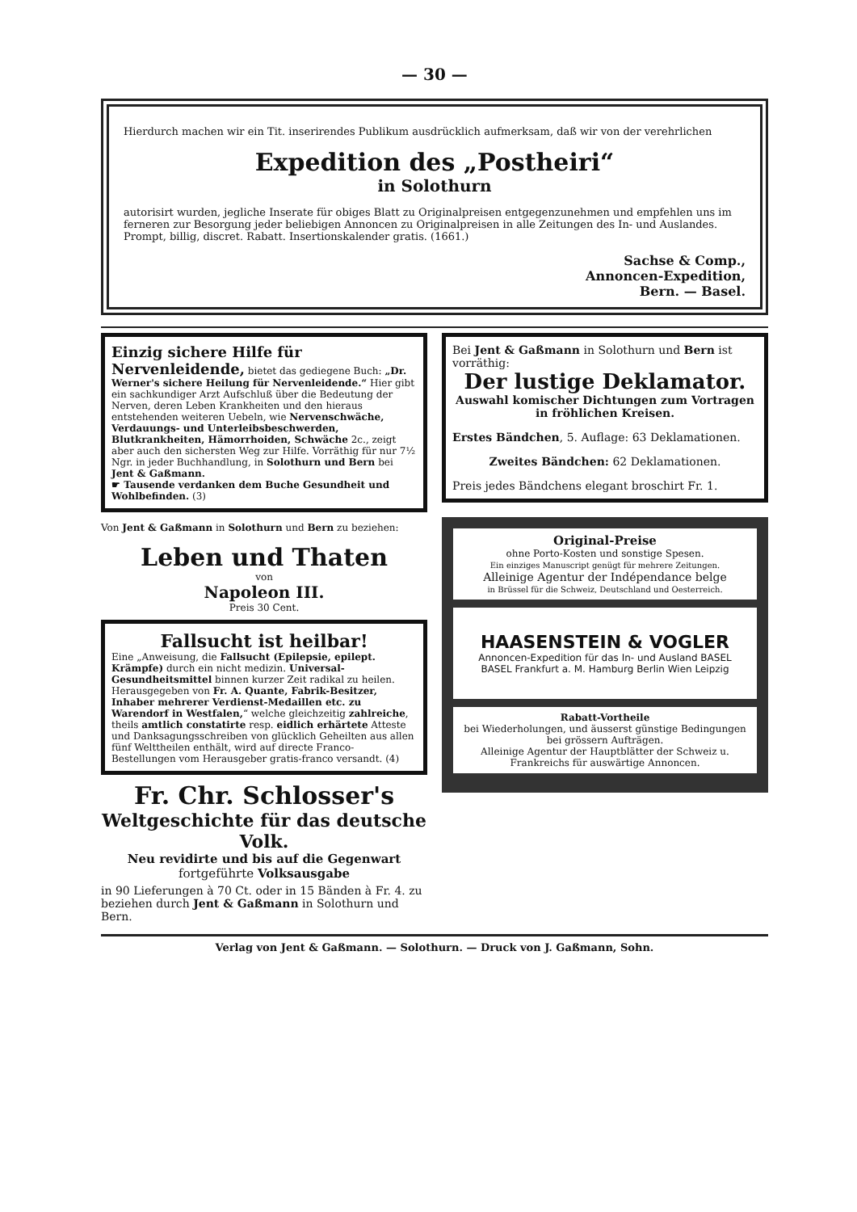— 30 —
Hierdurch machen wir ein Tit. inserirendes Publikum ausdrücklich aufmerksam, daß wir von der verehrlichen
Expedition des „Postheiri“
in Solothurn
autorisirt wurden, jegliche Inserate für obiges Blatt zu Originalpreisen entgegenzunehmen und empfehlen uns im ferneren zur Besorgung jeder beliebigen Annoncen zu Originalpreisen in alle Zeitungen des In- und Auslandes. Prompt, billig, discret. Rabatt. Insertionskalender gratis. (1661.)
Sachse & Comp.,
Annoncen-Expedition,
Bern. — Basel.
Einzig sichere Hilfe für Nervenleidende, bietet das gediegene Buch: „Dr. Werner's sichere Heilung für Nervenleidende.“ Hier gibt ein sachkundiger Arzt Aufschluß über die Bedeutung der Nerven, deren Leben Krankheiten und den hieraus entstehenden weiteren Uebeln, wie Nervenschwäche, Verdauungs- und Unterleibsbeschwerden, Blutkrankheiten, Hämorrhoiden, Schwäche 2c., zeigt aber auch den sichersten Weg zur Hilfe. Vorräthig für nur 7½ Ngr. in jeder Buchhandlung, in Solothurn und Bern bei Jent & Gaßmann.
☛ Tausende verdanken dem Buche Gesundheit und Wohlbefinden. (3)
Von Jent & Gaßmann in Solothurn und Bern zu beziehen:
Leben und Thaten
von
Napoleon III.
Preis 30 Cent.
Fallsucht ist heilbar!
Eine „Anweisung, die Fallsucht (Epilepsie, epilept. Krämpfe) durch ein nicht medizin. Universal-Gesundheitsmittel binnen kurzer Zeit radikal zu heilen. Herausgegeben von Fr. A. Quante, Fabrik-Besitzer, Inhaber mehrerer Verdienst-Medaillen etc. zu Warendorf in Westfalen,“ welche gleichzeitig zahlreiche, theils amtlich constatirte resp. eidlich erhärtete Atteste und Danksagungsschreiben von glücklich Geheilten aus allen fünf Welttheilen enthält, wird auf directe Franco-Bestellungen vom Herausgeber gratis-franco versandt. (4)
Fr. Chr. Schlosser's
Weltgeschichte für das deutsche Volk.
Neu revidirte und bis auf die Gegenwart
fortgeführte Volksausgabe
in 90 Lieferungen à 70 Ct. oder in 15 Bänden à Fr. 4. zu beziehen durch Jent & Gaßmann in Solothurn und Bern.
Bei Jent & Gaßmann in Solothurn und Bern ist vorräthig:
Der lustige Deklamator.
Auswahl komischer Dichtungen zum Vortragen in fröhlichen Kreisen.
Erstes Bändchen, 5. Auflage: 63 Deklamationen.
Zweites Bändchen: 62 Deklamationen.
Preis jedes Bändchens elegant broschirt Fr. 1.
Original-Preise
ohne Porto-Kosten und sonstige Spesen.
Ein einziges Manuscript genügt für mehrere Zeitungen.
Alleinige Agentur der Indépendance belge
in Brüssel für die Schweiz, Deutschland und Oesterreich.
HAASENSTEIN & VOGLER
Annoncen-Expedition für das In- und Ausland BASEL
BASEL Frankfurt a. M. Hamburg Berlin Wien Leipzig
Rabatt-Vortheile
bei Wiederholungen, und äusserst günstige Bedingungen bei grössern Aufträgen.
Alleinige Agentur der Hauptblätter der Schweiz u. Frankreichs für auswärtige Annoncen.
Verlag von Jent & Gaßmann. — Solothurn. — Druck von J. Gaßmann, Sohn.